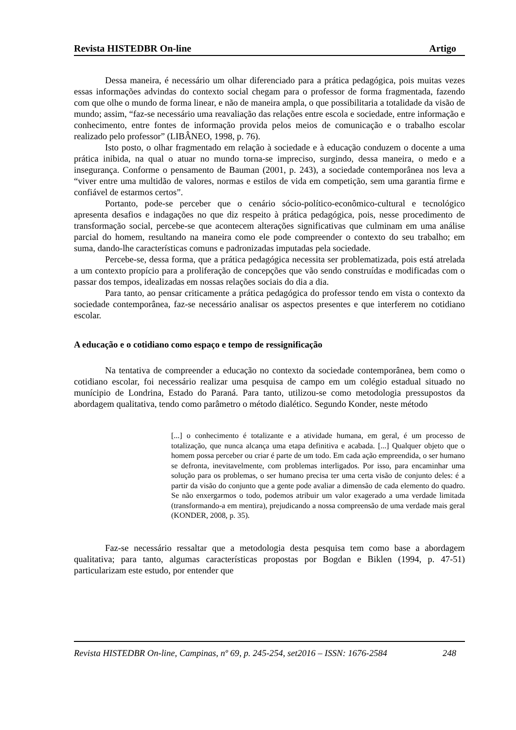Revista HISTEDBR On-line Artigo
Dessa maneira, é necessário um olhar diferenciado para a prática pedagógica, pois muitas vezes essas informações advindas do contexto social chegam para o professor de forma fragmentada, fazendo com que olhe o mundo de forma linear, e não de maneira ampla, o que possibilitaria a totalidade da visão de mundo; assim, “faz-se necessário uma reavaliação das relações entre escola e sociedade, entre informação e conhecimento, entre fontes de informação provida pelos meios de comunicação e o trabalho escolar realizado pelo professor” (LIBÂNEO, 1998, p. 76).
Isto posto, o olhar fragmentado em relação à sociedade e à educação conduzem o docente a uma prática inibida, na qual o atuar no mundo torna-se impreciso, surgindo, dessa maneira, o medo e a insegurança. Conforme o pensamento de Bauman (2001, p. 243), a sociedade contemporânea nos leva a “viver entre uma multidão de valores, normas e estilos de vida em competição, sem uma garantia firme e confiável de estarmos certos”.
Portanto, pode-se perceber que o cenário sócio-político-econômico-cultural e tecnológico apresenta desafios e indagações no que diz respeito à prática pedagógica, pois, nesse procedimento de transformação social, percebe-se que acontecem alterações significativas que culminam em uma análise parcial do homem, resultando na maneira como ele pode compreender o contexto do seu trabalho; em suma, dando-lhe características comuns e padronizadas imputadas pela sociedade.
Percebe-se, dessa forma, que a prática pedagógica necessita ser problematizada, pois está atrelada a um contexto propício para a proliferação de concepções que vão sendo construídas e modificadas com o passar dos tempos, idealizadas em nossas relações sociais do dia a dia.
Para tanto, ao pensar criticamente a prática pedagógica do professor tendo em vista o contexto da sociedade contemporânea, faz-se necessário analisar os aspectos presentes e que interferem no cotidiano escolar.
A educação e o cotidiano como espaço e tempo de ressignificação
Na tentativa de compreender a educação no contexto da sociedade contemporânea, bem como o cotidiano escolar, foi necessário realizar uma pesquisa de campo em um colégio estadual situado no munícipio de Londrina, Estado do Paraná. Para tanto, utilizou-se como metodologia pressupostos da abordagem qualitativa, tendo como parâmetro o método dialético. Segundo Konder, neste método
[...] o conhecimento é totalizante e a atividade humana, em geral, é um processo de totalização, que nunca alcança uma etapa definitiva e acabada. [...] Qualquer objeto que o homem possa perceber ou criar é parte de um todo. Em cada ação empreendida, o ser humano se defronta, inevitavelmente, com problemas interligados. Por isso, para encaminhar uma solução para os problemas, o ser humano precisa ter uma certa visão de conjunto deles: é a partir da visão do conjunto que a gente pode avaliar a dimensão de cada elemento do quadro. Se não enxergarmos o todo, podemos atribuir um valor exagerado a uma verdade limitada (transformando-a em mentira), prejudicando a nossa compreensão de uma verdade mais geral (KONDER, 2008, p. 35).
Faz-se necessário ressaltar que a metodologia desta pesquisa tem como base a abordagem qualitativa; para tanto, algumas características propostas por Bogdan e Biklen (1994, p. 47-51) particularizam este estudo, por entender que
Revista HISTEDBR On-line, Campinas, nº 69, p. 245-254, set2016 – ISSN: 1676-2584 248